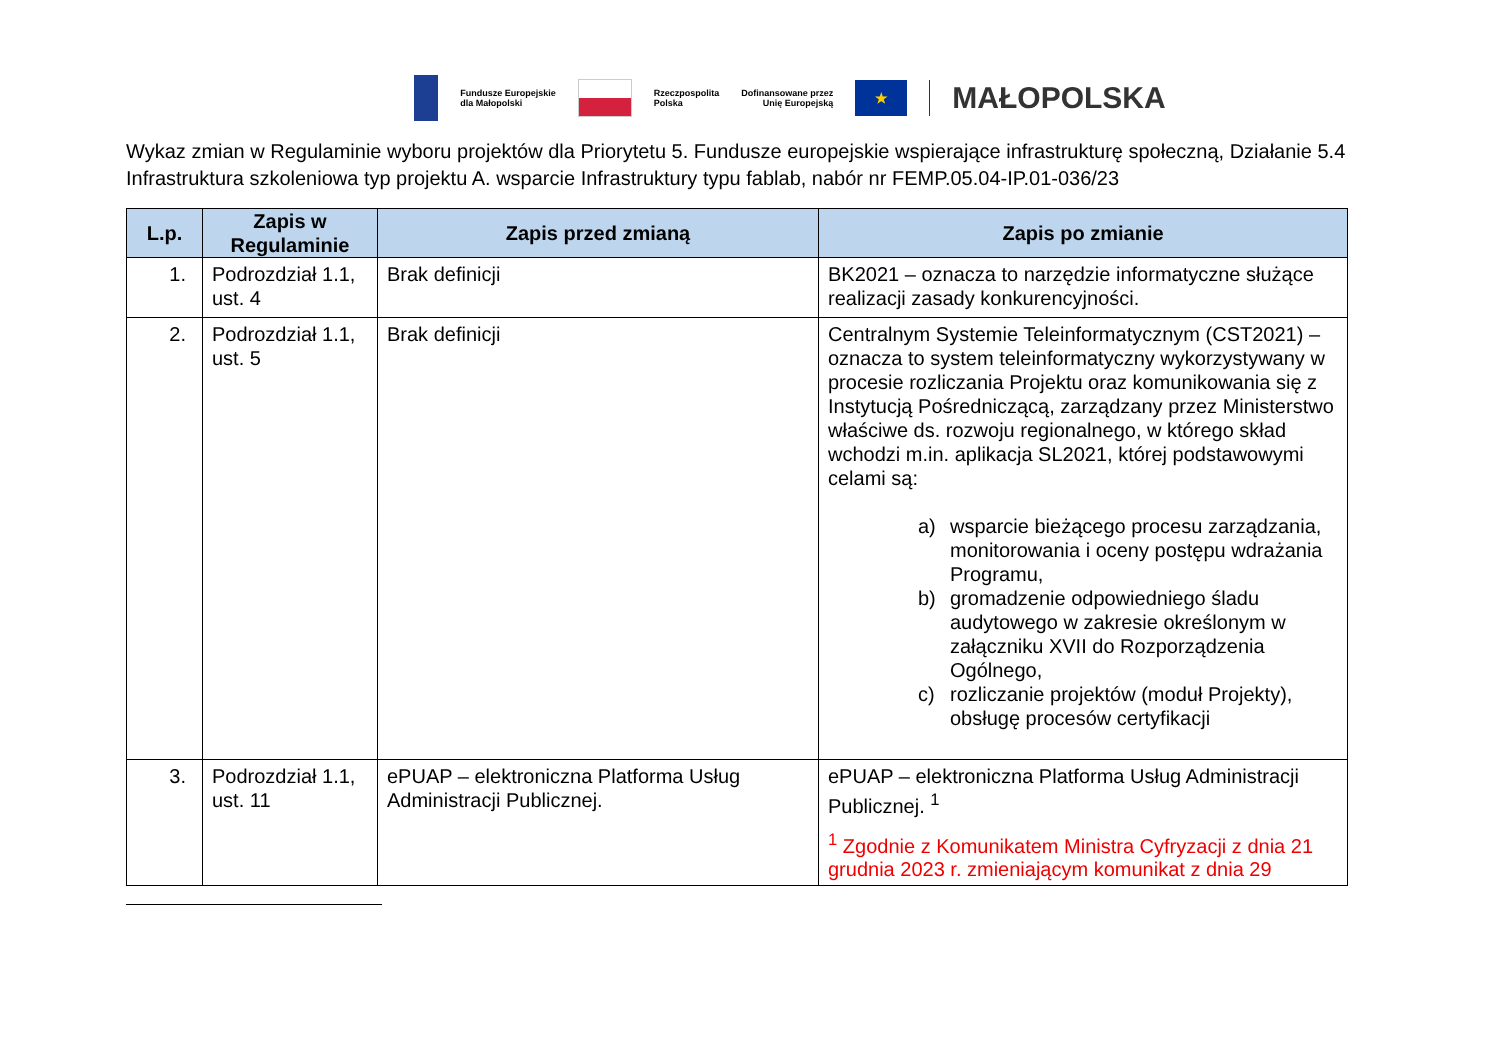Fundusze Europejskie
dla Małopolski
Rzeczpospolita
Polska
Dofinansowane przez
Unię Europejską
★
MAŁOPOLSKA
Wykaz zmian w Regulaminie wyboru projektów dla Priorytetu 5. Fundusze europejskie wspierające infrastrukturę społeczną, Działanie 5.4 Infrastruktura szkoleniowa typ projektu A. wsparcie Infrastruktury typu fablab, nabór nr FEMP.05.04-IP.01-036/23
| L.p. | Zapis w Regulaminie | Zapis przed zmianą | Zapis po zmianie |
| --- | --- | --- | --- |
| 1. | Podrozdział 1.1, ust. 4 | Brak definicji | BK2021 – oznacza to narzędzie informatyczne służące realizacji zasady konkurencyjności. |
| 2. | Podrozdział 1.1, ust. 5 | Brak definicji | Centralnym Systemie Teleinformatycznym (CST2021) – oznacza to system teleinformatyczny wykorzystywany w procesie rozliczania Projektu oraz komunikowania się z Instytucją Pośredniczącą, zarządzany przez Ministerstwo właściwe ds. rozwoju regionalnego, w którego skład wchodzi m.in. aplikacja SL2021, której podstawowymi celami są: a) wsparcie bieżącego procesu zarządzania, monitorowania i oceny postępu wdrażania Programu, b) gromadzenie odpowiedniego śladu audytowego w zakresie określonym w załączniku XVII do Rozporządzenia Ogólnego, c) rozliczanie projektów (moduł Projekty), obsługę procesów certyfikacji |
| 3. | Podrozdział 1.1, ust. 11 | ePUAP – elektroniczna Platforma Usług Administracji Publicznej. | ePUAP – elektroniczna Platforma Usług Administracji Publicznej. <sup>1</sup> <sup>1</sup> Zgodnie z Komunikatem Ministra Cyfryzacji z dnia 21 grudnia 2023 r. zmieniającym komunikat z dnia 29 |